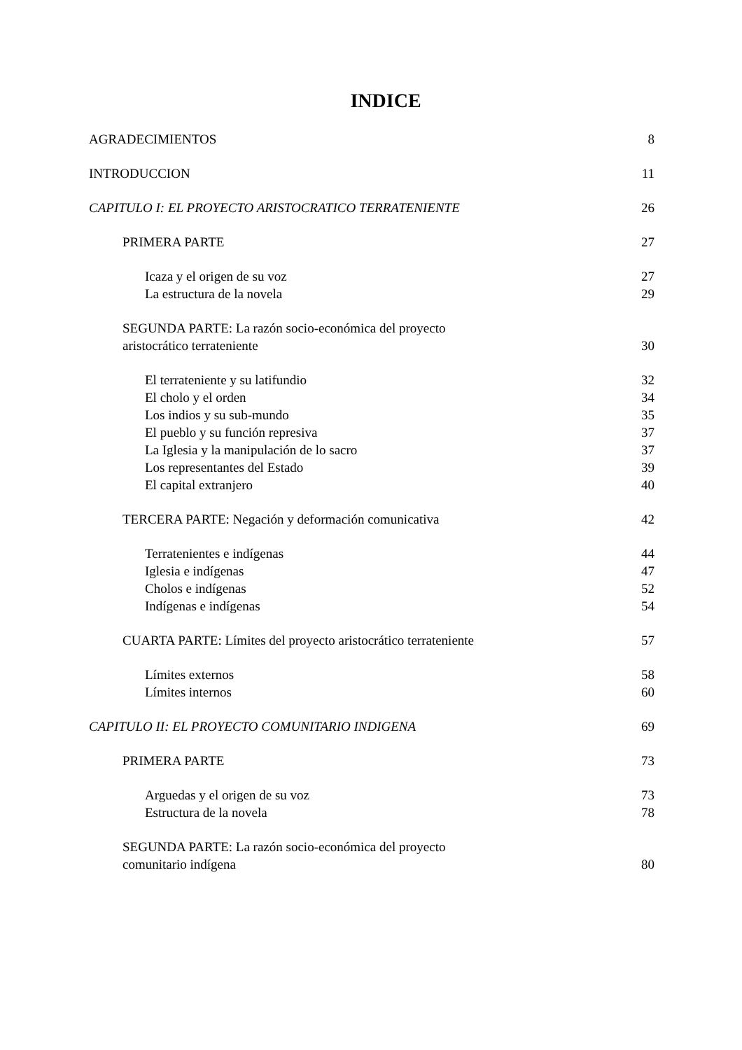INDICE
AGRADECIMIENTOS 8
INTRODUCCION 11
CAPITULO I: EL PROYECTO ARISTOCRATICO TERRATENIENTE 26
PRIMERA PARTE 27
Icaza y el origen de su voz 27
La estructura de la novela 29
SEGUNDA PARTE: La razón socio-económica del proyecto
aristocrático terrateniente 30
El terrateniente y su latifundio 32
El cholo y el orden 34
Los indios y su sub-mundo 35
El pueblo y su función represiva 37
La Iglesia y la manipulación de lo sacro 37
Los representantes del Estado 39
El capital extranjero 40
TERCERA PARTE: Negación y deformación comunicativa 42
Terratenientes e indígenas 44
Iglesia e indígenas 47
Cholos e indígenas 52
Indígenas e indígenas 54
CUARTA PARTE: Límites del proyecto aristocrático terrateniente 57
Límites externos 58
Límites internos 60
CAPITULO II: EL PROYECTO COMUNITARIO INDIGENA 69
PRIMERA PARTE 73
Arguedas y el origen de su voz 73
Estructura de la novela 78
SEGUNDA PARTE: La razón socio-económica del proyecto
comunitario indígena 80